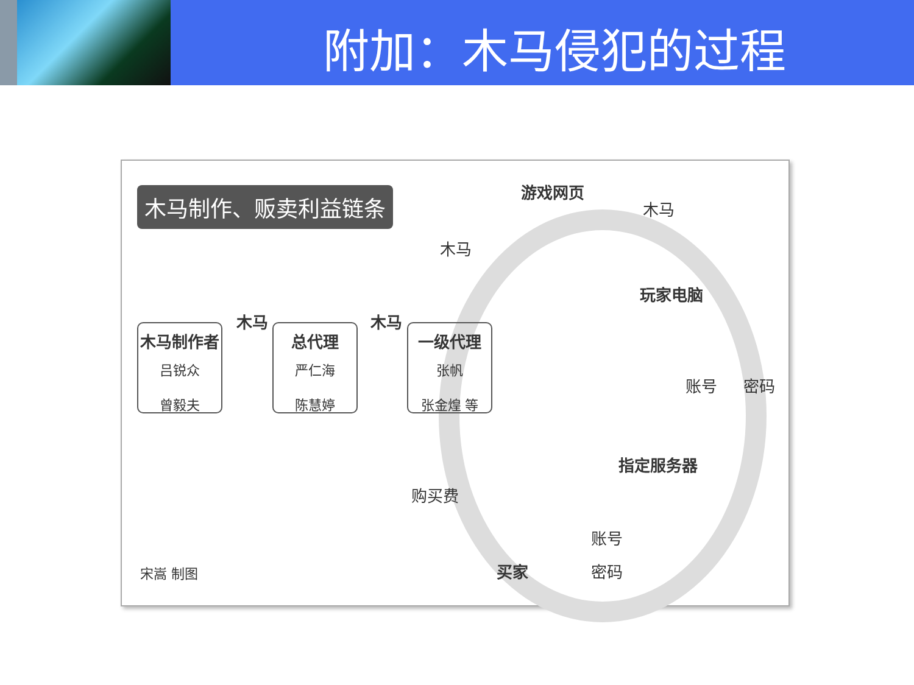附加：木马侵犯的过程
木马制作、贩卖利益链条
木马制作者
吕锐众
曾毅夫
木马
总代理
严仁海
陈慧婷
木马
一级代理
张帆
张金煌 等
游戏网页
木马
木马
玩家电脑
账号 密码
指定服务器
购买费
账号
买家 密码
宋嵩 制图